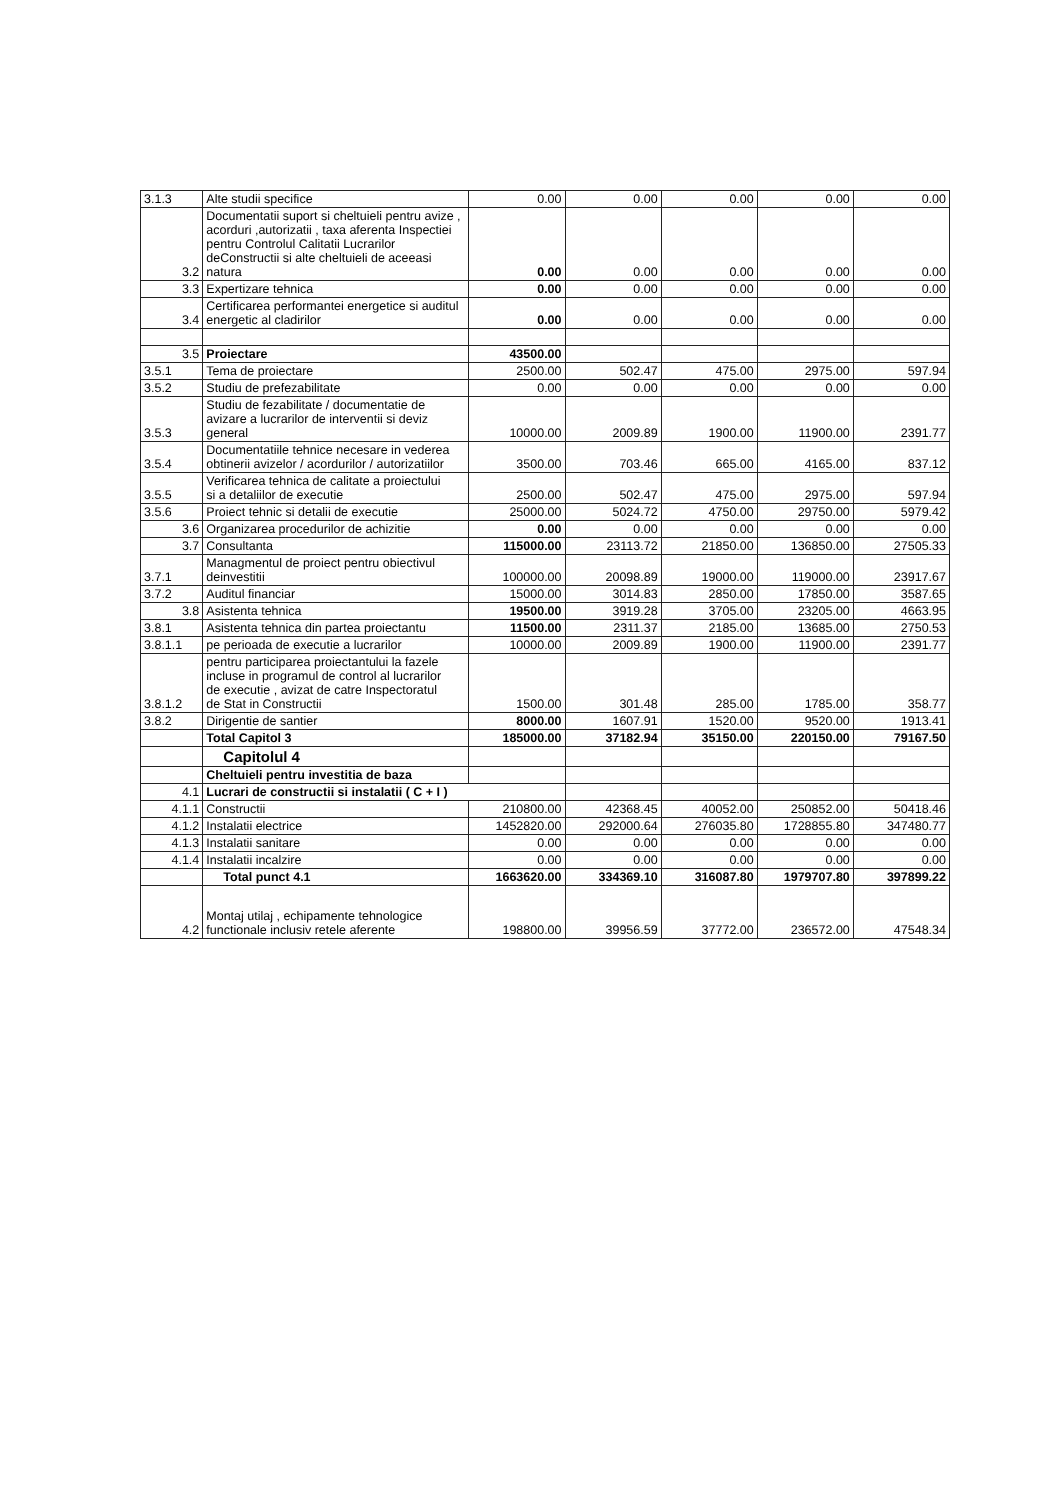| 3.1.3 | Alte studii specifice | 0.00 | 0.00 | 0.00 | 0.00 | 0.00 |
| 3.2 | Documentatii suport si cheltuieli pentru avize , acorduri ,autorizatii , taxa aferenta Inspectiei pentru Controlul Calitatii Lucrarilor deConstructii si alte cheltuieli de aceeasi natura | 0.00 | 0.00 | 0.00 | 0.00 | 0.00 |
| 3.3 | Expertizare tehnica | 0.00 | 0.00 | 0.00 | 0.00 | 0.00 |
| 3.4 | Certificarea performantei energetice si auditul energetic al cladirilor | 0.00 | 0.00 | 0.00 | 0.00 | 0.00 |
| 3.5 | Proiectare | 43500.00 | | | | |
| 3.5.1 | Tema de proiectare | 2500.00 | 502.47 | 475.00 | 2975.00 | 597.94 |
| 3.5.2 | Studiu de prefezabilitate | 0.00 | 0.00 | 0.00 | 0.00 | 0.00 |
| 3.5.3 | Studiu de fezabilitate / documentatie de avizare a lucrarilor de interventii si deviz general | 10000.00 | 2009.89 | 1900.00 | 11900.00 | 2391.77 |
| 3.5.4 | Documentatiile tehnice necesare in vederea obtinerii avizelor / acordurilor / autorizatiilor | 3500.00 | 703.46 | 665.00 | 4165.00 | 837.12 |
| 3.5.5 | Verificarea tehnica de calitate a proiectului si a detaliilor de executie | 2500.00 | 502.47 | 475.00 | 2975.00 | 597.94 |
| 3.5.6 | Proiect tehnic si detalii de executie | 25000.00 | 5024.72 | 4750.00 | 29750.00 | 5979.42 |
| 3.6 | Organizarea procedurilor de achizitie | 0.00 | 0.00 | 0.00 | 0.00 | 0.00 |
| 3.7 | Consultanta | 115000.00 | 23113.72 | 21850.00 | 136850.00 | 27505.33 |
| 3.7.1 | Managmentul de proiect pentru obiectivul deinvestitii | 100000.00 | 20098.89 | 19000.00 | 119000.00 | 23917.67 |
| 3.7.2 | Auditul financiar | 15000.00 | 3014.83 | 2850.00 | 17850.00 | 3587.65 |
| 3.8 | Asistenta tehnica | 19500.00 | 3919.28 | 3705.00 | 23205.00 | 4663.95 |
| 3.8.1 | Asistenta tehnica din partea proiectantu | 11500.00 | 2311.37 | 2185.00 | 13685.00 | 2750.53 |
| 3.8.1.1 | pe perioada de executie a lucrarilor | 10000.00 | 2009.89 | 1900.00 | 11900.00 | 2391.77 |
| 3.8.1.2 | pentru participarea proiectantului la fazele incluse in programul de control al lucrarilor de executie , avizat de catre Inspectoratul de Stat in Constructii | 1500.00 | 301.48 | 285.00 | 1785.00 | 358.77 |
| 3.8.2 | Dirigentie de santier | 8000.00 | 1607.91 | 1520.00 | 9520.00 | 1913.41 |
| | Total Capitol 3 | 185000.00 | 37182.94 | 35150.00 | 220150.00 | 79167.50 |
| | Capitolul 4 | | | | | |
| | Cheltuieli pentru investitia de baza | | | | | |
| 4.1 | Lucrari de constructii si instalatii ( C + I ) | | | | | |
| 4.1.1 | Constructii | 210800.00 | 42368.45 | 40052.00 | 250852.00 | 50418.46 |
| 4.1.2 | Instalatii electrice | 1452820.00 | 292000.64 | 276035.80 | 1728855.80 | 347480.77 |
| 4.1.3 | Instalatii sanitare | 0.00 | 0.00 | 0.00 | 0.00 | 0.00 |
| 4.1.4 | Instalatii incalzire | 0.00 | 0.00 | 0.00 | 0.00 | 0.00 |
| | Total punct 4.1 | 1663620.00 | 334369.10 | 316087.80 | 1979707.80 | 397899.22 |
| 4.2 | Montaj utilaj , echipamente tehnologice functionale inclusiv retele aferente | 198800.00 | 39956.59 | 37772.00 | 236572.00 | 47548.34 |